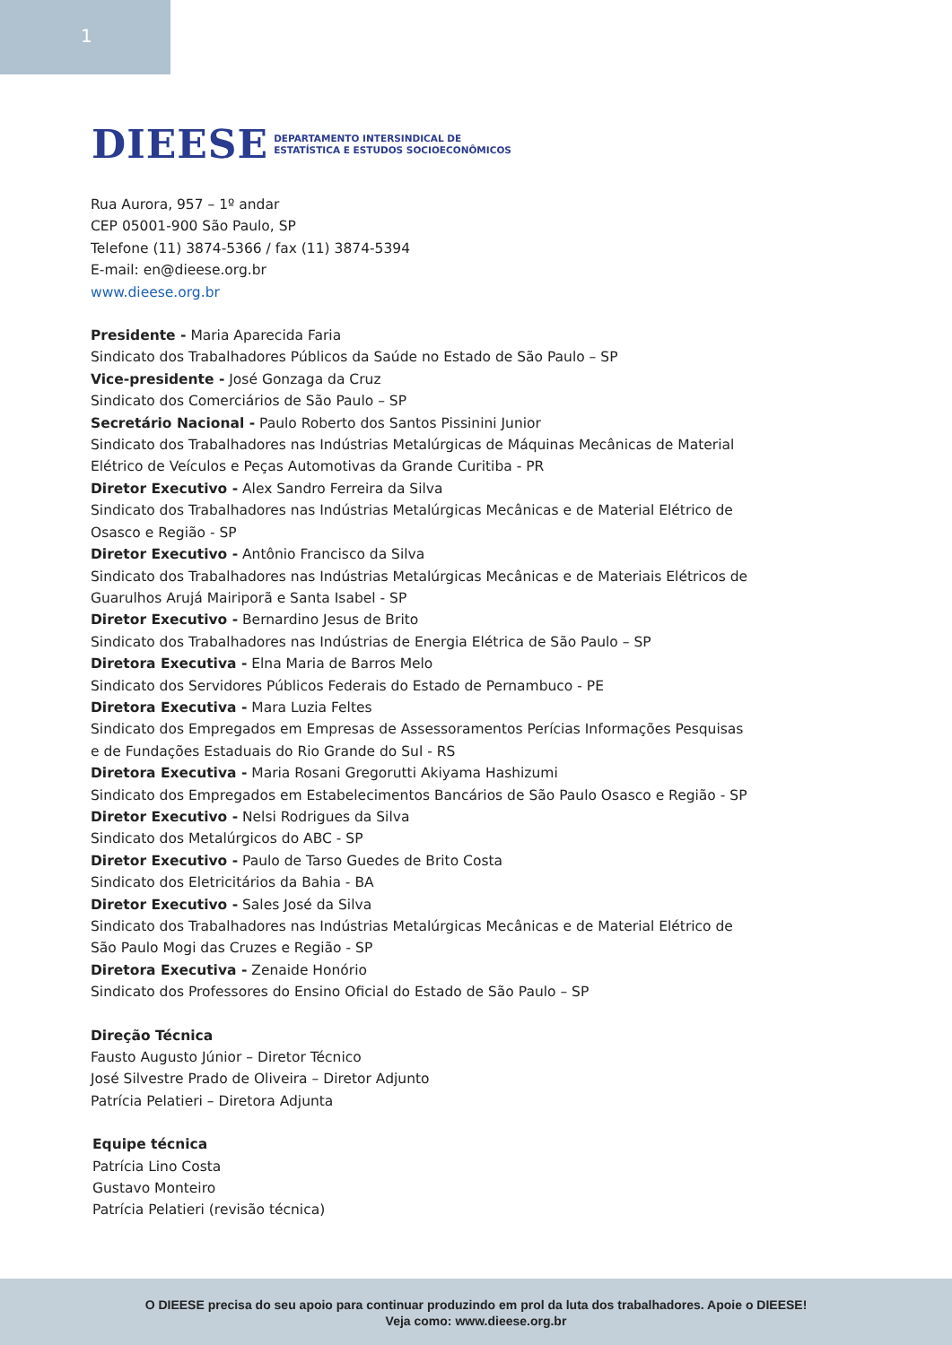1
DIEESE DEPARTAMENTO INTERSINDICAL DE
ESTATÍSTICA E ESTUDOS SOCIOECONÔMICOS
Rua Aurora, 957 – 1º andar
CEP 05001-900 São Paulo, SP
Telefone (11) 3874-5366 / fax (11) 3874-5394
E-mail: en@dieese.org.br
www.dieese.org.br
Presidente - Maria Aparecida Faria
Sindicato dos Trabalhadores Públicos da Saúde no Estado de São Paulo – SP
Vice-presidente - José Gonzaga da Cruz
Sindicato dos Comerciários de São Paulo – SP
Secretário Nacional - Paulo Roberto dos Santos Pissinini Junior
Sindicato dos Trabalhadores nas Indústrias Metalúrgicas de Máquinas Mecânicas de Material
Elétrico de Veículos e Peças Automotivas da Grande Curitiba - PR
Diretor Executivo - Alex Sandro Ferreira da Silva
Sindicato dos Trabalhadores nas Indústrias Metalúrgicas Mecânicas e de Material Elétrico de
Osasco e Região - SP
Diretor Executivo - Antônio Francisco da Silva
Sindicato dos Trabalhadores nas Indústrias Metalúrgicas Mecânicas e de Materiais Elétricos de
Guarulhos Arujá Mairiporã e Santa Isabel - SP
Diretor Executivo - Bernardino Jesus de Brito
Sindicato dos Trabalhadores nas Indústrias de Energia Elétrica de São Paulo – SP
Diretora Executiva - Elna Maria de Barros Melo
Sindicato dos Servidores Públicos Federais do Estado de Pernambuco - PE
Diretora Executiva - Mara Luzia Feltes
Sindicato dos Empregados em Empresas de Assessoramentos Perícias Informações Pesquisas
e de Fundações Estaduais do Rio Grande do Sul - RS
Diretora Executiva - Maria Rosani Gregorutti Akiyama Hashizumi
Sindicato dos Empregados em Estabelecimentos Bancários de São Paulo Osasco e Região - SP
Diretor Executivo - Nelsi Rodrigues da Silva
Sindicato dos Metalúrgicos do ABC - SP
Diretor Executivo - Paulo de Tarso Guedes de Brito Costa
Sindicato dos Eletricitários da Bahia - BA
Diretor Executivo - Sales José da Silva
Sindicato dos Trabalhadores nas Indústrias Metalúrgicas Mecânicas e de Material Elétrico de
São Paulo Mogi das Cruzes e Região - SP
Diretora Executiva - Zenaide Honório
Sindicato dos Professores do Ensino Oficial do Estado de São Paulo – SP
Direção Técnica
Fausto Augusto Júnior – Diretor Técnico
José Silvestre Prado de Oliveira – Diretor Adjunto
Patrícia Pelatieri – Diretora Adjunta
Equipe técnica
Patrícia Lino Costa
Gustavo Monteiro
Patrícia Pelatieri (revisão técnica)
O DIEESE precisa do seu apoio para continuar produzindo em prol da luta dos trabalhadores. Apoie o DIEESE!
Veja como: www.dieese.org.br